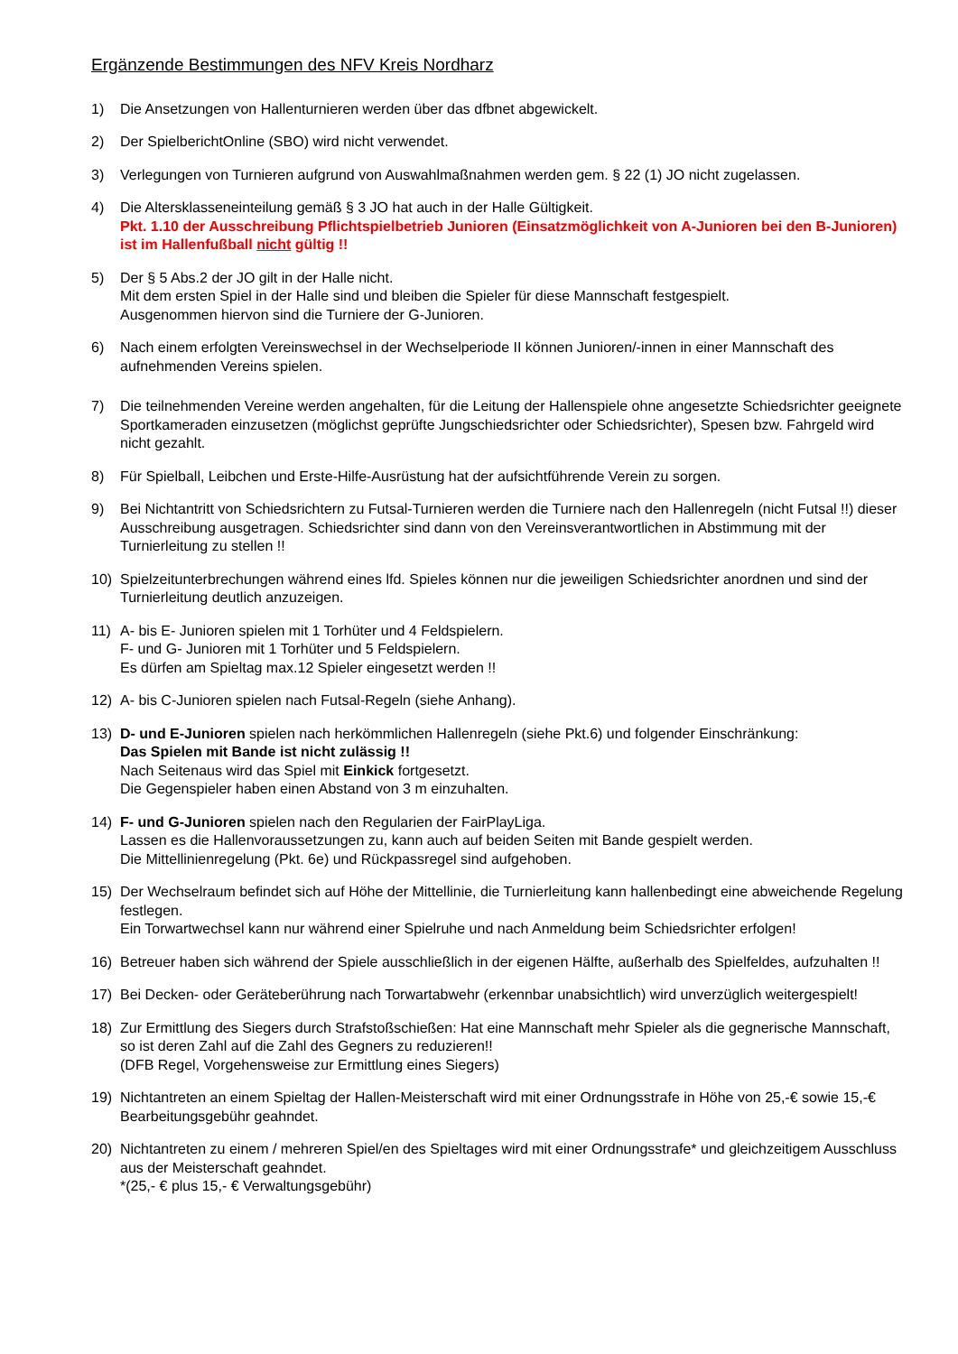Ergänzende Bestimmungen des NFV Kreis Nordharz
1) Die Ansetzungen von Hallenturnieren werden über das dfbnet abgewickelt.
2) Der SpielberichtOnline (SBO) wird nicht verwendet.
3) Verlegungen von Turnieren aufgrund von Auswahlmaßnahmen werden gem. § 22 (1) JO nicht zugelassen.
4) Die Altersklasseneinteilung gemäß § 3 JO hat auch in der Halle Gültigkeit.
Pkt. 1.10 der Ausschreibung Pflichtspielbetrieb Junioren (Einsatzmöglichkeit von A-Junioren bei den B-Junioren) ist im Hallenfußball nicht gültig !!
5) Der § 5 Abs.2 der JO gilt in der Halle nicht.
Mit dem ersten Spiel in der Halle sind und bleiben die Spieler für diese Mannschaft festgespielt.
Ausgenommen hiervon sind die Turniere der G-Junioren.
6) Nach einem erfolgten Vereinswechsel in der Wechselperiode II können Junioren/-innen in einer Mannschaft des aufnehmenden Vereins spielen.
7) Die teilnehmenden Vereine werden angehalten, für die Leitung der Hallenspiele ohne angesetzte Schiedsrichter geeignete Sportkameraden einzusetzen (möglichst geprüfte Jungschiedsrichter oder Schiedsrichter), Spesen bzw. Fahrgeld wird nicht gezahlt.
8) Für Spielball, Leibchen und Erste-Hilfe-Ausrüstung hat der aufsichtführende Verein zu sorgen.
9) Bei Nichtantritt von Schiedsrichtern zu Futsal-Turnieren werden die Turniere nach den Hallenregeln (nicht Futsal !!) dieser Ausschreibung ausgetragen. Schiedsrichter sind dann von den Vereinsverantwortlichen in Abstimmung mit der Turnierleitung zu stellen !!
10) Spielzeitunterbrechungen während eines lfd. Spieles können nur die jeweiligen Schiedsrichter anordnen und sind der Turnierleitung deutlich anzuzeigen.
11) A- bis E- Junioren spielen mit 1 Torhüter und 4 Feldspielern.
F- und G- Junioren mit 1 Torhüter und 5 Feldspielern.
Es dürfen am Spieltag max.12 Spieler eingesetzt werden !!
12) A- bis C-Junioren spielen nach Futsal-Regeln (siehe Anhang).
13) D- und E-Junioren spielen nach herkömmlichen Hallenregeln (siehe Pkt.6) und folgender Einschränkung:
Das Spielen mit Bande ist nicht zulässig !!
Nach Seitenaus wird das Spiel mit Einkick fortgesetzt.
Die Gegenspieler haben einen Abstand von 3 m einzuhalten.
14) F- und G-Junioren spielen nach den Regularien der FairPlayLiga.
Lassen es die Hallenvoraussetzungen zu, kann auch auf beiden Seiten mit Bande gespielt werden.
Die Mittellinienregelung (Pkt. 6e) und Rückpassregel sind aufgehoben.
15) Der Wechselraum befindet sich auf Höhe der Mittellinie, die Turnierleitung kann hallenbedingt eine abweichende Regelung festlegen.
Ein Torwartwechsel kann nur während einer Spielruhe und nach Anmeldung beim Schiedsrichter erfolgen!
16) Betreuer haben sich während der Spiele ausschließlich in der eigenen Hälfte, außerhalb des Spielfeldes, aufzuhalten !!
17) Bei Decken- oder Geräteberührung nach Torwartabwehr (erkennbar unabsichtlich) wird unverzüglich weitergespielt!
18) Zur Ermittlung des Siegers durch Strafstoßschießen: Hat eine Mannschaft mehr Spieler als die gegnerische Mannschaft, so ist deren Zahl auf die Zahl des Gegners zu reduzieren!!
(DFB Regel, Vorgehensweise zur Ermittlung eines Siegers)
19) Nichtantreten an einem Spieltag der Hallen-Meisterschaft wird mit einer Ordnungsstrafe in Höhe von 25,-€ sowie 15,-€ Bearbeitungsgebühr geahndet.
20) Nichtantreten zu einem / mehreren Spiel/en des Spieltages wird mit einer Ordnungsstrafe* und gleichzeitigem Ausschluss aus der Meisterschaft geahndet.
*(25,- € plus 15,- € Verwaltungsgebühr)